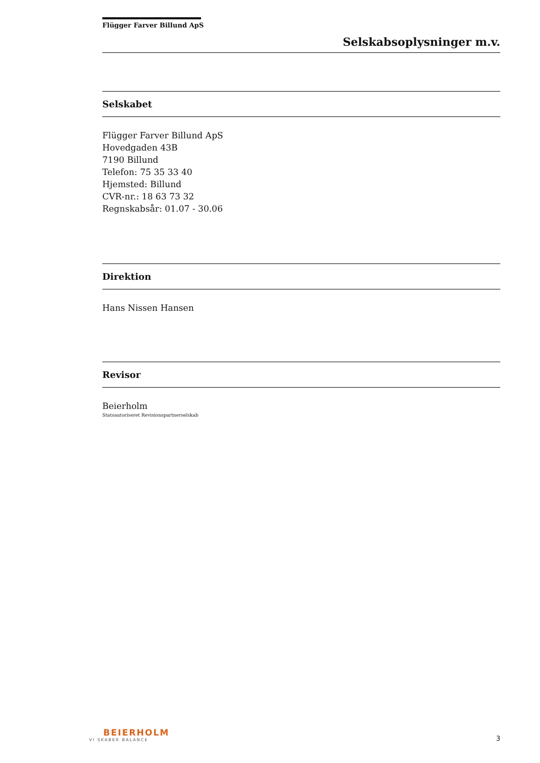Flügger Farver Billund ApS
Selskabsoplysninger m.v.
Selskabet
Flügger Farver Billund ApS
Hovedgaden 43B
7190 Billund
Telefon: 75 35 33 40
Hjemsted: Billund
CVR-nr.: 18 63 73 32
Regnskabsår: 01.07 - 30.06
Direktion
Hans Nissen Hansen
Revisor
Beierholm
Statsautoriseret Revisionspartnerselskab
BEIERHOLM
VI SKABER BALANCE
3